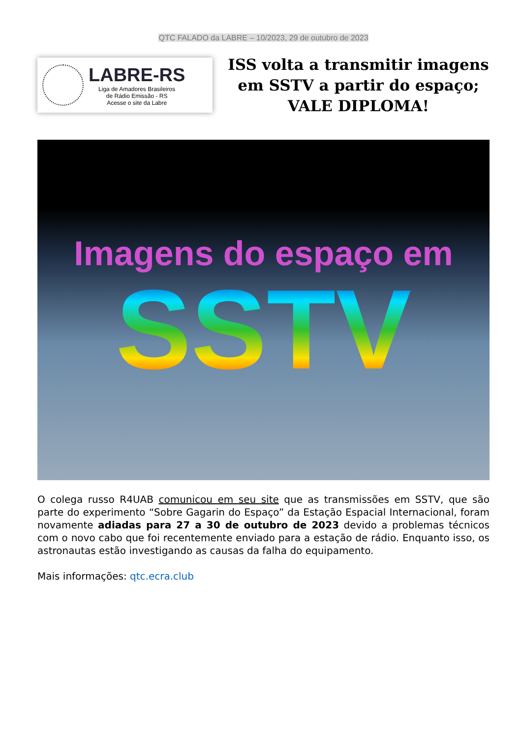QTC FALADO da LABRE – 10/2023, 29 de outubro de 2023
LABRE-RS
Liga de Amadores Brasileiros
de Rádio Emissão - RS
Acesse o site da Labre
ISS volta a transmitir imagens em SSTV a partir do espaço; VALE DIPLOMA!
Imagens do espaço em
SSTV
O colega russo R4UAB comunicou em seu site que as transmissões em SSTV, que são parte do experimento “Sobre Gagarin do Espaço” da Estação Espacial Internacional, foram novamente adiadas para 27 a 30 de outubro de 2023 devido a problemas técnicos com o novo cabo que foi recentemente enviado para a estação de rádio. Enquanto isso, os astronautas estão investigando as causas da falha do equipamento.
Mais informações: qtc.ecra.club